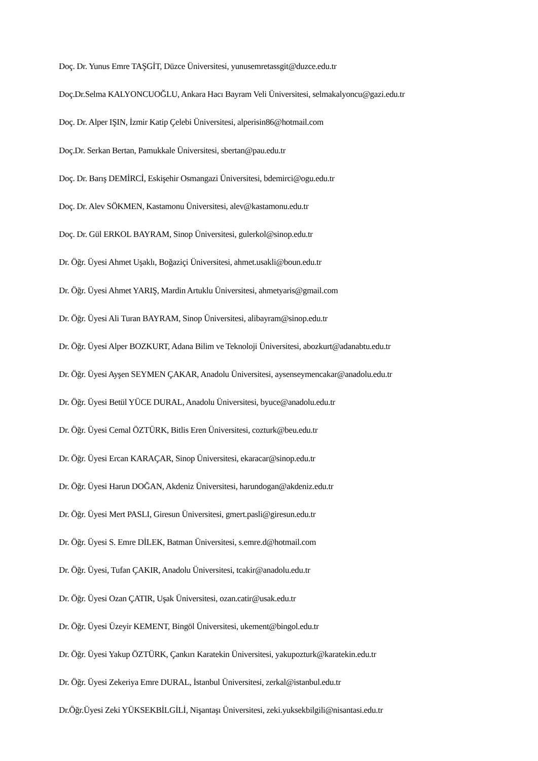Doç. Dr. Yunus Emre TAŞGİT, Düzce Üniversitesi, yunusemretassgit@duzce.edu.tr
Doç.Dr.Selma KALYONCUOĞLU, Ankara Hacı Bayram Veli Üniversitesi, selmakalyoncu@gazi.edu.tr
Doç. Dr. Alper IŞIN, İzmir Katip Çelebi Üniversitesi, alperisin86@hotmail.com
Doç.Dr. Serkan Bertan, Pamukkale Üniversitesi, sbertan@pau.edu.tr
Doç. Dr. Barış DEMİRCİ, Eskişehir Osmangazi Üniversitesi, bdemirci@ogu.edu.tr
Doç. Dr. Alev SÖKMEN, Kastamonu Üniversitesi, alev@kastamonu.edu.tr
Doç. Dr. Gül ERKOL BAYRAM, Sinop Üniversitesi, gulerkol@sinop.edu.tr
Dr. Öğr. Üyesi Ahmet Uşaklı, Boğaziçi Üniversitesi, ahmet.usakli@boun.edu.tr
Dr. Öğr. Üyesi Ahmet YARIŞ, Mardin Artuklu Üniversitesi, ahmetyaris@gmail.com
Dr. Öğr. Üyesi Ali Turan BAYRAM, Sinop Üniversitesi, alibayram@sinop.edu.tr
Dr. Öğr. Üyesi Alper BOZKURT, Adana Bilim ve Teknoloji Üniversitesi, abozkurt@adanabtu.edu.tr
Dr. Öğr. Üyesi Ayşen SEYMEN ÇAKAR, Anadolu Üniversitesi, aysenseymencakar@anadolu.edu.tr
Dr. Öğr. Üyesi Betül YÜCE DURAL, Anadolu Üniversitesi, byuce@anadolu.edu.tr
Dr. Öğr. Üyesi Cemal ÖZTÜRK, Bitlis Eren Üniversitesi, cozturk@beu.edu.tr
Dr. Öğr. Üyesi Ercan KARAÇAR, Sinop Üniversitesi, ekaracar@sinop.edu.tr
Dr. Öğr. Üyesi Harun DOĞAN, Akdeniz Üniversitesi, harundogan@akdeniz.edu.tr
Dr. Öğr. Üyesi Mert PASLI, Giresun Üniversitesi, gmert.pasli@giresun.edu.tr
Dr. Öğr. Üyesi S. Emre DİLEK, Batman Üniversitesi, s.emre.d@hotmail.com
Dr. Öğr. Üyesi, Tufan ÇAKIR, Anadolu Üniversitesi, tcakir@anadolu.edu.tr
Dr. Öğr. Üyesi Ozan ÇATIR, Uşak Üniversitesi, ozan.catir@usak.edu.tr
Dr. Öğr. Üyesi Üzeyir KEMENT, Bingöl Üniversitesi, ukement@bingol.edu.tr
Dr. Öğr. Üyesi Yakup ÖZTÜRK, Çankırı Karatekin Üniversitesi, yakupozturk@karatekin.edu.tr
Dr. Öğr. Üyesi Zekeriya Emre DURAL, İstanbul Üniversitesi, zerkal@istanbul.edu.tr
Dr.Öğr.Üyesi Zeki YÜKSEKBİLGİLİ, Nişantaşı Üniversitesi, zeki.yuksekbilgili@nisantasi.edu.tr